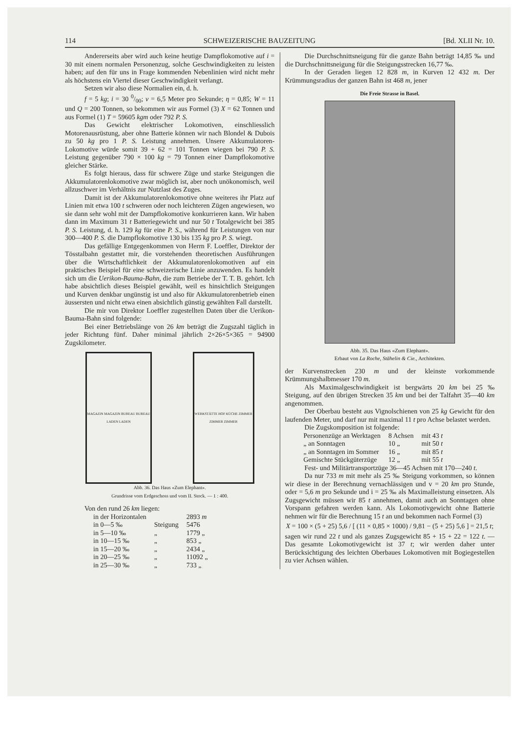114 SCHWEIZERISCHE BAUZEITUNG [Bd. XLII Nr. 10.
Andererseits aber wird auch keine heutige Dampflokomotive auf i = 30 mit einem normalen Personenzug, solche Geschwindigkeiten zu leisten haben; auf den für uns in Frage kommenden Nebenlinien wird nicht mehr als höchstens ein Viertel dieser Geschwindigkeit verlangt.
Setzen wir also diese Normalien ein, d. h.
f = 5 kg; i = 30 0/00; v = 6,5 Meter pro Sekunde; η = 0,85; W = 11 und Q = 200 Tonnen, so bekommen wir aus Formel (3) X = 62 Tonnen und aus Formel (1) T = 59605 kgm oder 792 P. S.
Das Gewicht elektrischer Lokomotiven, einschliesslich Motorenausrüstung, aber ohne Batterie können wir nach Blondel & Dubois zu 50 kg pro 1 P. S. Leistung annehmen. Unsere Akkumulatoren-Lokomotive würde somit 39 + 62 = 101 Tonnen wiegen bei 790 P. S. Leistung gegenüber 790 × 100 kg = 79 Tonnen einer Dampflokomotive gleicher Stärke.
Es folgt hieraus, dass für schwere Züge und starke Steigungen die Akkumulatorenlokomotive zwar möglich ist, aber noch unökonomisch, weil allzuschwer im Verhältnis zur Nutzlast des Zuges.
Damit ist der Akkumulatorenlokomotive ohne weiteres ihr Platz auf Linien mit etwa 100 t schweren oder noch leichteren Zügen angewiesen, wo sie dann sehr wohl mit der Dampflokomotive konkurrieren kann. Wir haben dann im Maximum 31 t Batteriegewicht und nur 50 t Totalgewicht bei 385 P. S. Leistung, d. h. 129 kg für eine P. S., während für Leistungen von nur 300—400 P. S. die Dampflokomotive 130 bis 135 kg pro P. S. wiegt.
Das gefällige Entgegenkommen von Herrn F. Loeffler, Direktor der Tösstalbahn gestattet mir, die vorstehenden theoretischen Ausführungen über die Wirtschaftlichkeit der Akkumulatorenlokomotiven auf ein praktisches Beispiel für eine schweizerische Linie anzuwenden. Es handelt sich um die Uerikon-Bauma-Bahn, die zum Betriebe der T. T. B. gehört. Ich habe absichtlich dieses Beispiel gewählt, weil es hinsichtlich Steigungen und Kurven denkbar ungünstig ist und also für Akkumulatorenbetrieb einen äussersten und nicht etwa einen absichtlich günstig gewählten Fall darstellt.
Die mir von Direktor Loeffler zugestellten Daten über die Uerikon-Bauma-Bahn sind folgende:
Bei einer Betriebslänge von 26 km beträgt die Zugszahl täglich in jeder Richtung fünf. Daher minimal jährlich 2×26×5×365 = 94900 Zugskilometer.
MAGAZIN MAGAZIN BUREAU BUREAU LADEN LADEN
WERKSTÄTTE HOF KÜCHE ZIMMER ZIMMER ZIMMER
Abb. 36. Das Haus «Zum Elephant».
Grundrisse vom Erdgeschoss und vom II. Stock. — 1 : 400.
Von den rund 26 km liegen:
| in der Horizontalen | | 2893 m |
| in 0—5 ‰ | Steigung | 5476 |
| in 5—10 ‰ | „ | 1779 „ |
| in 10—15 ‰ | „ | 853 „ |
| in 15—20 ‰ | „ | 2434 „ |
| in 20—25 ‰ | „ | 11092 „ |
| in 25—30 ‰ | „ | 733 „ |
Die Durchschnittsneigung für die ganze Bahn beträgt 14,85 ‰ und die Durchschnittsneigung für die Steigungsstrecken 16,77 ‰.
In der Geraden liegen 12 828 m, in Kurven 12 432 m. Der Krümmungsradius der ganzen Bahn ist 468 m, jener
Die Freie Strasse in Basel.
Abb. 35. Das Haus «Zum Elephant».
Erbaut von La Roche, Stähelin & Cie., Architekten.
der Kurvenstrecken 230 m und der kleinste vorkommende Krümmungshalbmesser 170 m.
Als Maximalgeschwindigkeit ist bergwärts 20 km bei 25 ‰ Steigung, auf den übrigen Strecken 35 km und bei der Talfahrt 35—40 km angenommen.
Der Oberbau besteht aus Vignolschienen von 25 kg Gewicht für den laufenden Meter, und darf nur mit maximal 11 t pro Achse belastet werden.
Die Zugskomposition ist folgende:
| Personenzüge an Werktagen | 8 Achsen | mit 43 t |
| „ an Sonntagen | 10 „ | mit 50 t |
| „ an Sonntagen im Sommer | 16 „ | mit 85 t |
| Gemischte Stückgüterzüge | 12 „ | mit 55 t |
Fest- und Militärtransportzüge 36—45 Achsen mit 170—240 t.
Da nur 733 m mit mehr als 25 ‰ Steigung vorkommen, so können wir diese in der Berechnung vernachlässigen und v = 20 km pro Stunde, oder = 5,6 m pro Sekunde und i = 25 ‰ als Maximalleistung einsetzen. Als Zugsgewicht müssen wir 85 t annehmen, damit auch an Sonntagen ohne Vorspann gefahren werden kann. Als Lokomotivgewicht ohne Batterie nehmen wir für die Berechnung 15 t an und bekommen nach Formel (3)
X = 100 × (5 + 25) 5,6 / [ (11 × 0,85 × 1000) / 9,81 − (5 + 25) 5,6 ] = 21,5 t;
sagen wir rund 22 t und als ganzes Zugsgewicht 85 + 15 + 22 = 122 t. — Das gesamte Lokomotivgewicht ist 37 t; wir werden daher unter Berücksichtigung des leichten Oberbaues Lokomotiven mit Bogiegestellen zu vier Achsen wählen.